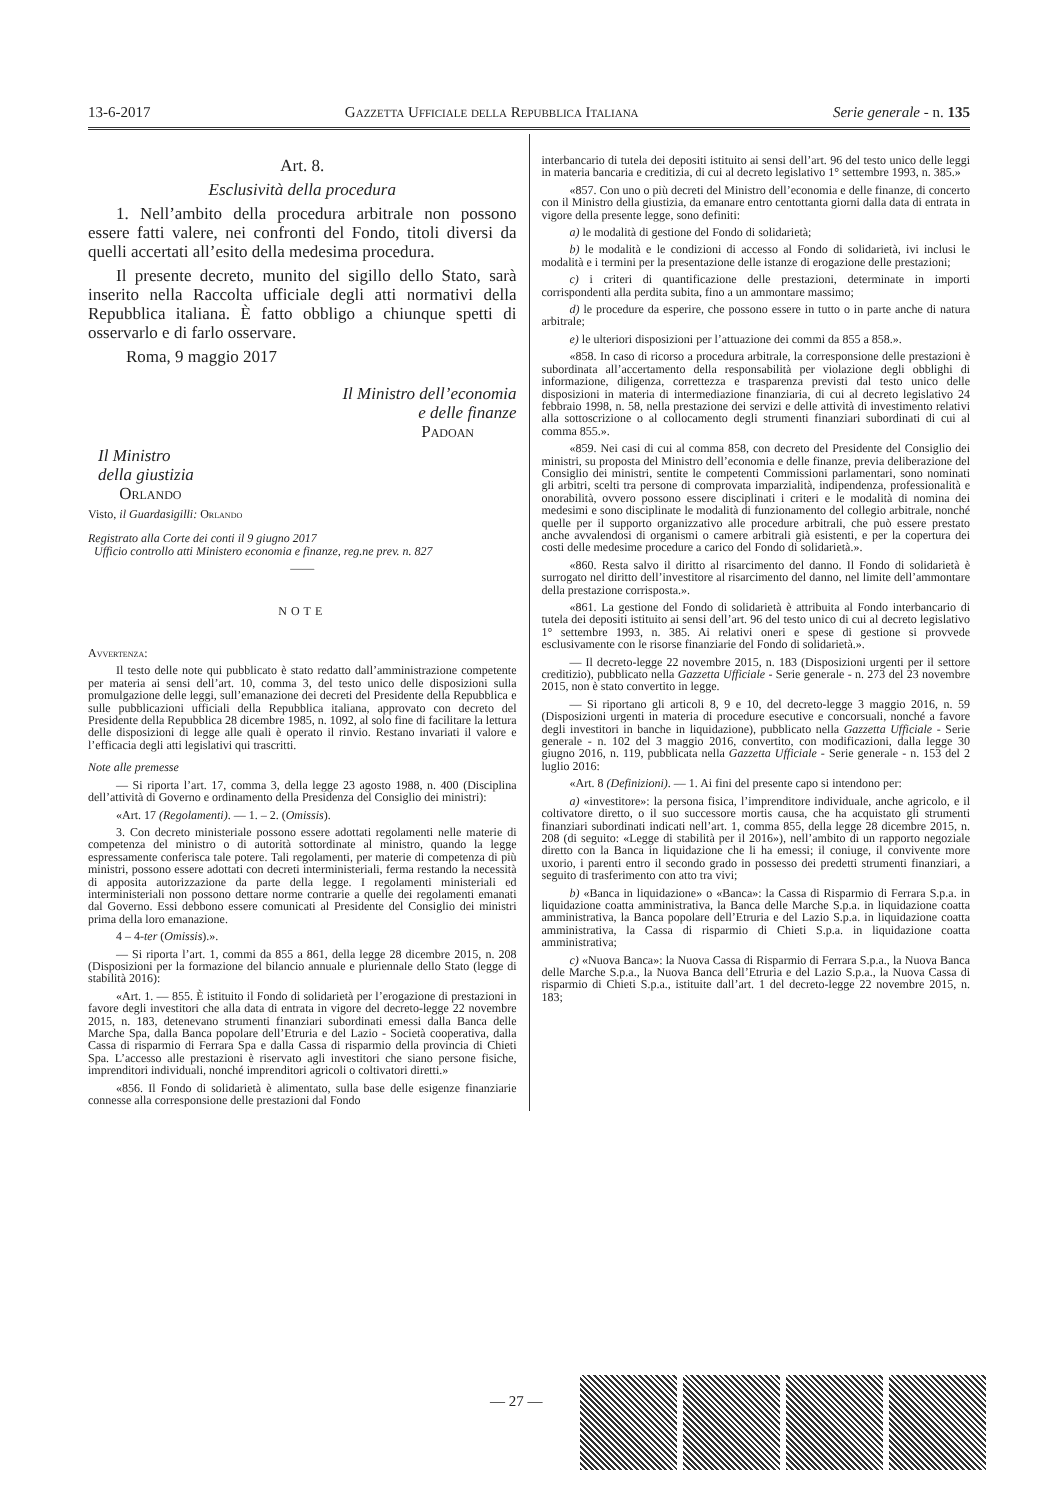13-6-2017 Gazzetta Ufficiale della Repubblica Italiana Serie generale - n. 135
Art. 8.
Esclusività della procedura
1. Nell’ambito della procedura arbitrale non possono essere fatti valere, nei confronti del Fondo, titoli diversi da quelli accertati all’esito della medesima procedura.
Il presente decreto, munito del sigillo dello Stato, sarà inserito nella Raccolta ufficiale degli atti normativi della Repubblica italiana. È fatto obbligo a chiunque spetti di osservarlo e di farlo osservare.
Roma, 9 maggio 2017
Il Ministro dell’economia
e delle finanze
Padoan
Il Ministro
della giustizia
Orlando
Visto, il Guardasigilli: Orlando
Registrato alla Corte dei conti il 9 giugno 2017
Ufficio controllo atti Ministero economia e finanze, reg.ne prev. n. 827
——
NOTE
Avvertenza:
Il testo delle note qui pubblicato è stato redatto dall’amministrazione competente per materia ai sensi dell’art. 10, comma 3, del testo unico delle disposizioni sulla promulgazione delle leggi, sull’emanazione dei decreti del Presidente della Repubblica e sulle pubblicazioni ufficiali della Repubblica italiana, approvato con decreto del Presidente della Repubblica 28 dicembre 1985, n. 1092, al solo fine di facilitare la lettura delle disposizioni di legge alle quali è operato il rinvio. Restano invariati il valore e l’efficacia degli atti legislativi qui trascritti.
Note alle premesse
— Si riporta l’art. 17, comma 3, della legge 23 agosto 1988, n. 400 (Disciplina dell’attività di Governo e ordinamento della Presidenza del Consiglio dei ministri):
«Art. 17 (Regolamenti). — 1. – 2. (Omissis).
3. Con decreto ministeriale possono essere adottati regolamenti nelle materie di competenza del ministro o di autorità sottordinate al ministro, quando la legge espressamente conferisca tale potere. Tali regolamenti, per materie di competenza di più ministri, possono essere adottati con decreti interministeriali, ferma restando la necessità di apposita autorizzazione da parte della legge. I regolamenti ministeriali ed interministeriali non possono dettare norme contrarie a quelle dei regolamenti emanati dal Governo. Essi debbono essere comunicati al Presidente del Consiglio dei ministri prima della loro emanazione.
4 – 4-ter (Omissis).».
— Si riporta l’art. 1, commi da 855 a 861, della legge 28 dicembre 2015, n. 208 (Disposizioni per la formazione del bilancio annuale e pluriennale dello Stato (legge di stabilità 2016):
«Art. 1. — 855. È istituito il Fondo di solidarietà per l’erogazione di prestazioni in favore degli investitori che alla data di entrata in vigore del decreto-legge 22 novembre 2015, n. 183, detenevano strumenti finanziari subordinati emessi dalla Banca delle Marche Spa, dalla Banca popolare dell’Etruria e del Lazio - Società cooperativa, dalla Cassa di risparmio di Ferrara Spa e dalla Cassa di risparmio della provincia di Chieti Spa. L’accesso alle prestazioni è riservato agli investitori che siano persone fisiche, imprenditori individuali, nonché imprenditori agricoli o coltivatori diretti.»
«856. Il Fondo di solidarietà è alimentato, sulla base delle esigenze finanziarie connesse alla corresponsione delle prestazioni dal Fondo
interbancario di tutela dei depositi istituito ai sensi dell’art. 96 del testo unico delle leggi in materia bancaria e creditizia, di cui al decreto legislativo 1° settembre 1993, n. 385.»
«857. Con uno o più decreti del Ministro dell’economia e delle finanze, di concerto con il Ministro della giustizia, da emanare entro centottanta giorni dalla data di entrata in vigore della presente legge, sono definiti:
a) le modalità di gestione del Fondo di solidarietà;
b) le modalità e le condizioni di accesso al Fondo di solidarietà, ivi inclusi le modalità e i termini per la presentazione delle istanze di erogazione delle prestazioni;
c) i criteri di quantificazione delle prestazioni, determinate in importi corrispondenti alla perdita subita, fino a un ammontare massimo;
d) le procedure da esperire, che possono essere in tutto o in parte anche di natura arbitrale;
e) le ulteriori disposizioni per l’attuazione dei commi da 855 a 858.».
«858. In caso di ricorso a procedura arbitrale, la corresponsione delle prestazioni è subordinata all’accertamento della responsabilità per violazione degli obblighi di informazione, diligenza, correttezza e trasparenza previsti dal testo unico delle disposizioni in materia di intermediazione finanziaria, di cui al decreto legislativo 24 febbraio 1998, n. 58, nella prestazione dei servizi e delle attività di investimento relativi alla sottoscrizione o al collocamento degli strumenti finanziari subordinati di cui al comma 855.».
«859. Nei casi di cui al comma 858, con decreto del Presidente del Consiglio dei ministri, su proposta del Ministro dell’economia e delle finanze, previa deliberazione del Consiglio dei ministri, sentite le competenti Commissioni parlamentari, sono nominati gli arbitri, scelti tra persone di comprovata imparzialità, indipendenza, professionalità e onorabilità, ovvero possono essere disciplinati i criteri e le modalità di nomina dei medesimi e sono disciplinate le modalità di funzionamento del collegio arbitrale, nonché quelle per il supporto organizzativo alle procedure arbitrali, che può essere prestato anche avvalendosi di organismi o camere arbitrali già esistenti, e per la copertura dei costi delle medesime procedure a carico del Fondo di solidarietà.».
«860. Resta salvo il diritto al risarcimento del danno. Il Fondo di solidarietà è surrogato nel diritto dell’investitore al risarcimento del danno, nel limite dell’ammontare della prestazione corrisposta.».
«861. La gestione del Fondo di solidarietà è attribuita al Fondo interbancario di tutela dei depositi istituito ai sensi dell’art. 96 del testo unico di cui al decreto legislativo 1° settembre 1993, n. 385. Ai relativi oneri e spese di gestione si provvede esclusivamente con le risorse finanziarie del Fondo di solidarietà.».
— Il decreto-legge 22 novembre 2015, n. 183 (Disposizioni urgenti per il settore creditizio), pubblicato nella Gazzetta Ufficiale - Serie generale - n. 273 del 23 novembre 2015, non è stato convertito in legge.
— Si riportano gli articoli 8, 9 e 10, del decreto-legge 3 maggio 2016, n. 59 (Disposizioni urgenti in materia di procedure esecutive e concorsuali, nonché a favore degli investitori in banche in liquidazione), pubblicato nella Gazzetta Ufficiale - Serie generale - n. 102 del 3 maggio 2016, convertito, con modificazioni, dalla legge 30 giugno 2016, n. 119, pubblicata nella Gazzetta Ufficiale - Serie generale - n. 153 del 2 luglio 2016:
«Art. 8 (Definizioni). — 1. Ai fini del presente capo si intendono per:
a) «investitore»: la persona fisica, l’imprenditore individuale, anche agricolo, e il coltivatore diretto, o il suo successore mortis causa, che ha acquistato gli strumenti finanziari subordinati indicati nell’art. 1, comma 855, della legge 28 dicembre 2015, n. 208 (di seguito: «Legge di stabilità per il 2016»), nell’ambito di un rapporto negoziale diretto con la Banca in liquidazione che li ha emessi; il coniuge, il convivente more uxorio, i parenti entro il secondo grado in possesso dei predetti strumenti finanziari, a seguito di trasferimento con atto tra vivi;
b) «Banca in liquidazione» o «Banca»: la Cassa di Risparmio di Ferrara S.p.a. in liquidazione coatta amministrativa, la Banca delle Marche S.p.a. in liquidazione coatta amministrativa, la Banca popolare dell’Etruria e del Lazio S.p.a. in liquidazione coatta amministrativa, la Cassa di risparmio di Chieti S.p.a. in liquidazione coatta amministrativa;
c) «Nuova Banca»: la Nuova Cassa di Risparmio di Ferrara S.p.a., la Nuova Banca delle Marche S.p.a., la Nuova Banca dell’Etruria e del Lazio S.p.a., la Nuova Cassa di risparmio di Chieti S.p.a., istituite dall’art. 1 del decreto-legge 22 novembre 2015, n. 183;
— 27 —